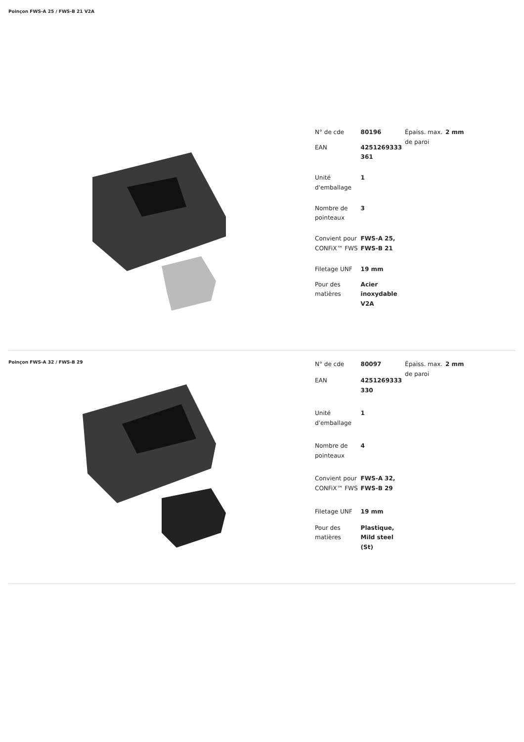Poinçon FWS-A 25 / FWS-B 21 V2A
| N° de cde | 80196 | Épaiss. max. de paroi | 2 mm |
| EAN | 4251269333 361 | | |
| Unité d'emballage | 1 | | |
| Nombre de pointeaux | 3 | | |
| Convient pour CONFiX™ FWS | FWS-A 25, FWS-B 21 | | |
| Filetage UNF | 19 mm | | |
| Pour des matières | Acier inoxydable V2A | | |
Poinçon FWS-A 32 / FWS-B 29
| N° de cde | 80097 | Épaiss. max. de paroi | 2 mm |
| EAN | 4251269333 330 | | |
| Unité d'emballage | 1 | | |
| Nombre de pointeaux | 4 | | |
| Convient pour CONFiX™ FWS | FWS-A 32, FWS-B 29 | | |
| Filetage UNF | 19 mm | | |
| Pour des matières | Plastique, Mild steel (St) | | |